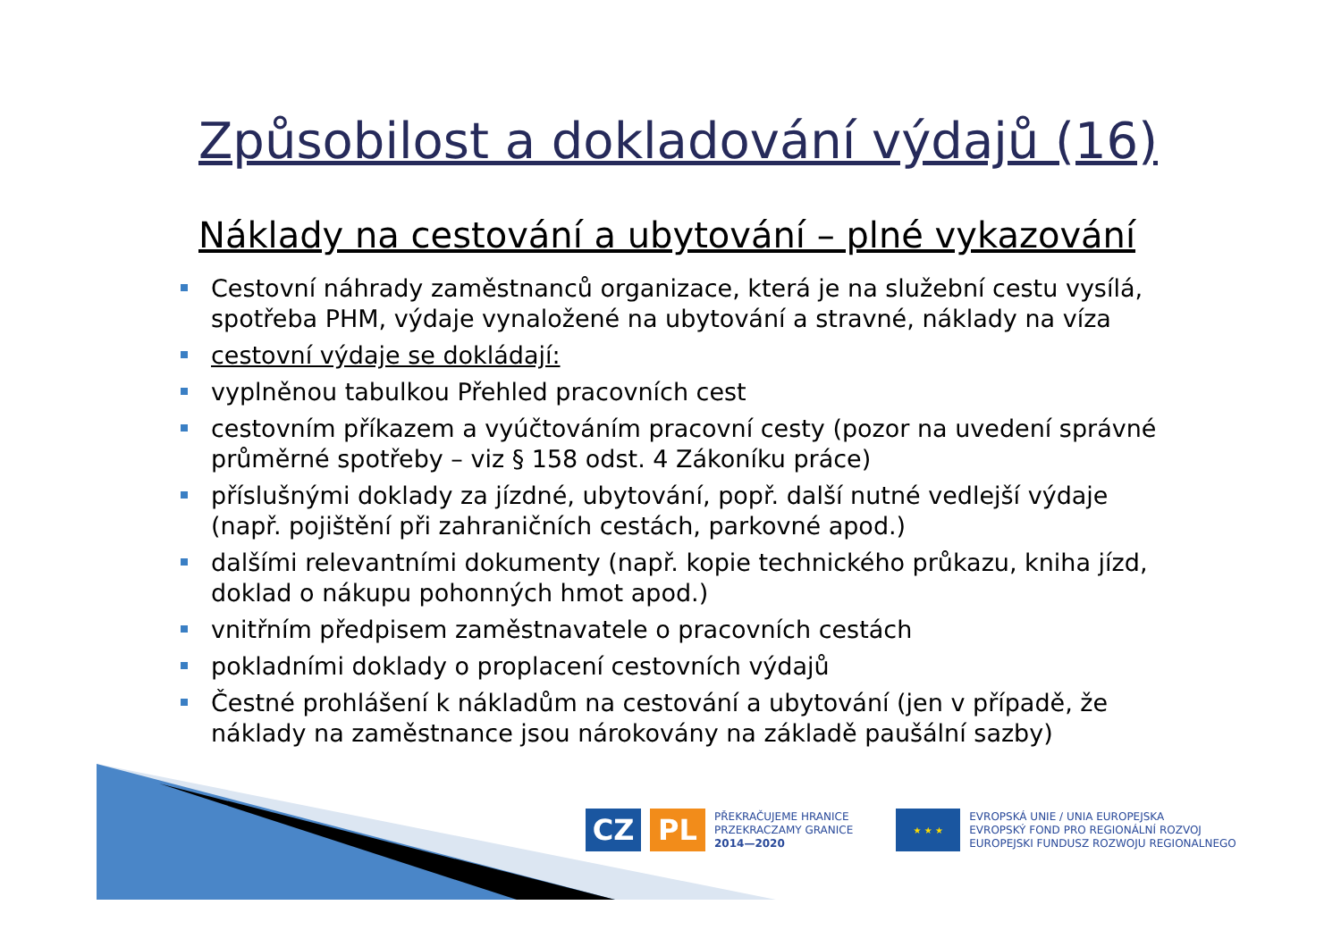Způsobilost a dokladování výdajů (16)
Náklady na cestování a ubytování – plné vykazování
Cestovní náhrady zaměstnanců organizace, která je na služební cestu vysílá, spotřeba PHM, výdaje vynaložené na ubytování a stravné, náklady na víza
cestovní výdaje se dokládají:
vyplněnou tabulkou Přehled pracovních cest
cestovním příkazem a vyúčtováním pracovní cesty (pozor na uvedení správné průměrné spotřeby – viz § 158 odst. 4 Zákoníku práce)
příslušnými doklady za jízdné, ubytování, popř. další nutné vedlejší výdaje (např. pojištění při zahraničních cestách, parkovné apod.)
dalšími relevantními dokumenty (např. kopie technického průkazu, kniha jízd, doklad o nákupu pohonných hmot apod.)
vnitřním předpisem zaměstnavatele o pracovních cestách
pokladními doklady o proplacení cestovních výdajů
Čestné prohlášení k nákladům na cestování a ubytování (jen v případě, že náklady na zaměstnance jsou nárokovány na základě paušální sazby)
CZ PL
PŘEKRAČUJEME HRANICE
PRZEKRACZAMY GRANICE
2014—2020
★ ★ ★
EVROPSKÁ UNIE / UNIA EUROPEJSKA
EVROPSKÝ FOND PRO REGIONÁLNÍ ROZVOJ
EUROPEJSKI FUNDUSZ ROZWOJU REGIONALNEGO